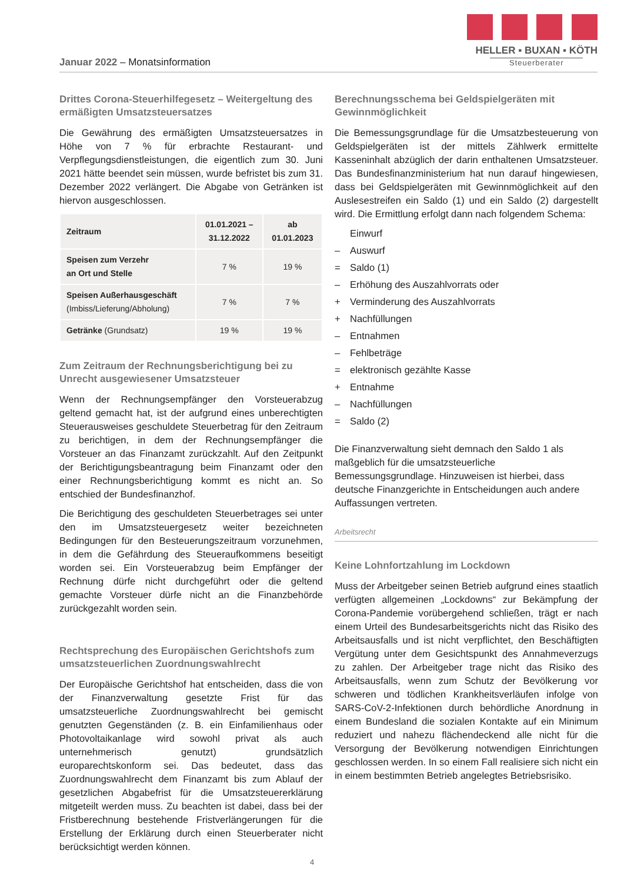Januar 2022 – Monatsinformation
HELLER ▪ BUXAN ▪ KÖTH
Steuerberater
Drittes Corona-Steuerhilfegesetz – Weitergeltung des ermäßigten Umsatzsteuersatzes
Die Gewährung des ermäßigten Umsatzsteuersatzes in Höhe von 7 % für erbrachte Restaurant- und Verpflegungsdienstleistungen, die eigentlich zum 30. Juni 2021 hätte beendet sein müssen, wurde befristet bis zum 31. Dezember 2022 verlängert. Die Abgabe von Getränken ist hiervon ausgeschlossen.
| Zeitraum | 01.01.2021 – 31.12.2022 | ab 01.01.2023 |
| --- | --- | --- |
| Speisen zum Verzehr an Ort und Stelle | 7 % | 19 % |
| Speisen Außerhausgeschäft (Imbiss/Lieferung/Abholung) | 7 % | 7 % |
| Getränke (Grundsatz) | 19 % | 19 % |
Zum Zeitraum der Rechnungsberichtigung bei zu Unrecht ausgewiesener Umsatzsteuer
Wenn der Rechnungsempfänger den Vorsteuerabzug geltend gemacht hat, ist der aufgrund eines unberechtigten Steuerausweises geschuldete Steuerbetrag für den Zeitraum zu berichtigen, in dem der Rechnungsempfänger die Vorsteuer an das Finanzamt zurückzahlt. Auf den Zeitpunkt der Berichtigungsbeantragung beim Finanzamt oder den einer Rechnungsberichtigung kommt es nicht an. So entschied der Bundesfinanzhof.
Die Berichtigung des geschuldeten Steuerbetrages sei unter den im Umsatzsteuergesetz weiter bezeichneten Bedingungen für den Besteuerungszeitraum vorzunehmen, in dem die Gefährdung des Steueraufkommens beseitigt worden sei. Ein Vorsteuerabzug beim Empfänger der Rechnung dürfe nicht durchgeführt oder die geltend gemachte Vorsteuer dürfe nicht an die Finanzbehörde zurückgezahlt worden sein.
Rechtsprechung des Europäischen Gerichtshofs zum umsatzsteuerlichen Zuordnungswahlrecht
Der Europäische Gerichtshof hat entscheiden, dass die von der Finanzverwaltung gesetzte Frist für das umsatzsteuerliche Zuordnungswahlrecht bei gemischt genutzten Gegenständen (z. B. ein Einfamilienhaus oder Photovoltaikanlage wird sowohl privat als auch unternehmerisch genutzt) grundsätzlich europarechtskonform sei. Das bedeutet, dass das Zuordnungswahlrecht dem Finanzamt bis zum Ablauf der gesetzlichen Abgabefrist für die Umsatzsteuererklärung mitgeteilt werden muss. Zu beachten ist dabei, dass bei der Fristberechnung bestehende Fristverlängerungen für die Erstellung der Erklärung durch einen Steuerberater nicht berücksichtigt werden können.
Berechnungsschema bei Geldspielgeräten mit Gewinnmöglichkeit
Die Bemessungsgrundlage für die Umsatzbesteuerung von Geldspielgeräten ist der mittels Zählwerk ermittelte Kasseninhalt abzüglich der darin enthaltenen Umsatzsteuer. Das Bundesfinanzministerium hat nun darauf hingewiesen, dass bei Geldspielgeräten mit Gewinnmöglichkeit auf den Auslesestreifen ein Saldo (1) und ein Saldo (2) dargestellt wird. Die Ermittlung erfolgt dann nach folgendem Schema:
Einwurf
– Auswurf
= Saldo (1)
– Erhöhung des Auszahlvorrats oder
+ Verminderung des Auszahlvorrats
+ Nachfüllungen
– Entnahmen
– Fehlbeträge
= elektronisch gezählte Kasse
+ Entnahme
– Nachfüllungen
= Saldo (2)
Die Finanzverwaltung sieht demnach den Saldo 1 als maßgeblich für die umsatzsteuerliche Bemessungsgrundlage. Hinzuweisen ist hierbei, dass deutsche Finanzgerichte in Entscheidungen auch andere Auffassungen vertreten.
Arbeitsrecht
Keine Lohnfortzahlung im Lockdown
Muss der Arbeitgeber seinen Betrieb aufgrund eines staatlich verfügten allgemeinen „Lockdowns“ zur Bekämpfung der Corona-Pandemie vorübergehend schließen, trägt er nach einem Urteil des Bundesarbeitsgerichts nicht das Risiko des Arbeitsausfalls und ist nicht verpflichtet, den Beschäftigten Vergütung unter dem Gesichtspunkt des Annahmeverzugs zu zahlen. Der Arbeitgeber trage nicht das Risiko des Arbeitsausfalls, wenn zum Schutz der Bevölkerung vor schweren und tödlichen Krankheitsverläufen infolge von SARS-CoV-2-Infektionen durch behördliche Anordnung in einem Bundesland die sozialen Kontakte auf ein Minimum reduziert und nahezu flächendeckend alle nicht für die Versorgung der Bevölkerung notwendigen Einrichtungen geschlossen werden. In so einem Fall realisiere sich nicht ein in einem bestimmten Betrieb angelegtes Betriebsrisiko.
4